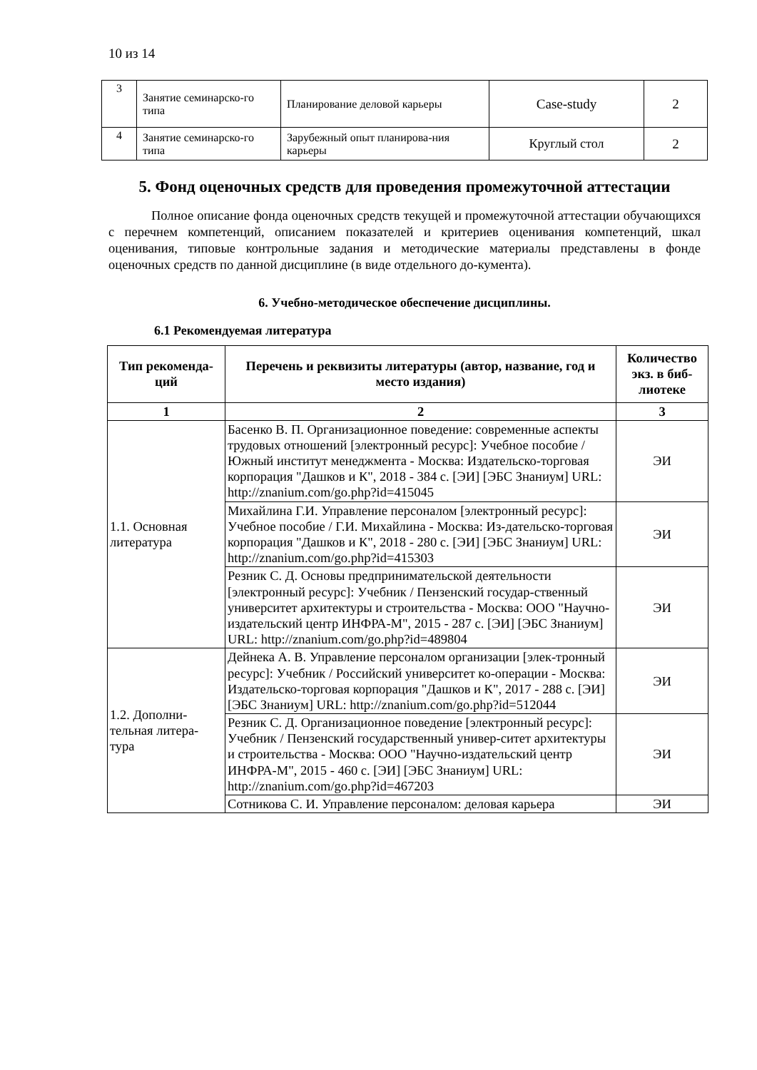10 из 14
| 3 | Занятие семинарско-го типа | Планирование деловой карьеры | Case-study | 2 |
| 4 | Занятие семинарско-го типа | Зарубежный опыт планирова-ния карьеры | Круглый стол | 2 |
5. Фонд оценочных средств для проведения промежуточной аттестации
Полное описание фонда оценочных средств текущей и промежуточной аттестации обучающихся с перечнем компетенций, описанием показателей и критериев оценивания компетенций, шкал оценивания, типовые контрольные задания и методические материалы представлены в фонде оценочных средств по данной дисциплине (в виде отдельного до-кумента).
6. Учебно-методическое обеспечение дисциплины.
6.1 Рекомендуемая литература
| Тип рекоменда-ций | Перечень и реквизиты литературы (автор, название, год и место издания) | Количество экз. в биб-лиотеке |
| --- | --- | --- |
| 1 | 2 | 3 |
| 1.1. Основная литература | Басенко В. П. Организационное поведение: современные аспекты трудовых отношений [электронный ресурс]: Учебное пособие / Южный институт менеджмента - Москва: Издательско-торговая корпорация "Дашков и К", 2018 - 384 с. [ЭИ] [ЭБС Знаниум] URL: http://znanium.com/go.php?id=415045 | ЭИ |
| | Михайлина Г.И. Управление персоналом [электронный ресурс]: Учебное пособие / Г.И. Михайлина - Москва: Из-дательско-торговая корпорация "Дашков и К", 2018 - 280 с. [ЭИ] [ЭБС Знаниум] URL: http://znanium.com/go.php?id=415303 | ЭИ |
| | Резник С. Д. Основы предпринимательской деятельности [электронный ресурс]: Учебник / Пензенский государ-ственный университет архитектуры и строительства - Москва: ООО "Научно-издательский центр ИНФРА-М", 2015 - 287 с. [ЭИ] [ЭБС Знаниум] URL: http://znanium.com/go.php?id=489804 | ЭИ |
| 1.2. Дополни-тельная литера-тура | Дейнека А. В. Управление персоналом организации [элек-тронный ресурс]: Учебник / Российский университет ко-операции - Москва: Издательско-торговая корпорация "Дашков и К", 2017 - 288 с. [ЭИ] [ЭБС Знаниум] URL: http://znanium.com/go.php?id=512044 | ЭИ |
| | Резник С. Д. Организационное поведение [электронный ресурс]: Учебник / Пензенский государственный универ-ситет архитектуры и строительства - Москва: ООО "Научно-издательский центр ИНФРА-М", 2015 - 460 с. [ЭИ] [ЭБС Знаниум] URL: http://znanium.com/go.php?id=467203 | ЭИ |
| | Сотникова С. И. Управление персоналом: деловая карьера | ЭИ |